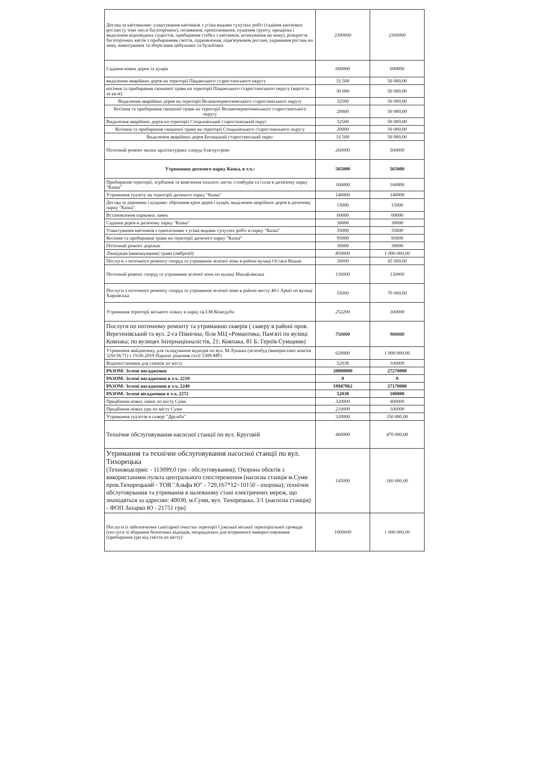| Догляд за квітниками: улаштування квітників з усіма видами супутніх робіт (садіння квіткових рослин (у томі числі багаторічних), поливання, прополювання, пушення грунту, прищіпка і видалення відповідних суцвіттів, прибирання стебел з квітників, штикування на зиму), розкриття багаторічних квітів з прибиранням сміття, підживлення, підв'язування рослин, укривання рослин на зиму, викопування та зберігання цибульних та бульбових | 2300000 | 2300000 |
| Садіння нових дерев та кущів | 600000 | 600000 |
| видалення аварійних дерев на території Піщанського старостинського округу | 32 500 | 50 000,00 |
| косіння та прибирання скошеної трави на території Піщанського старостинського округу (вартість за кв.м) | 30 000 | 50 000,00 |
| Видалення аварійних дерев на території Великочернеччинського старостинського округу | 32500 | 50 000,00 |
| Косіння та прибирання скошеної трави на території Великочернеччинського старостинського округу | 20000 | 50 000,00 |
| Видалення аварійних дерев на території Стецьківський старостинський округ | 32500 | 50 000,00 |
| Косіння та прибирання скошеної трави на території Стецьківського старостинського округу | 20000 | 50 000,00 |
| Видалення аварійних дерев Битицький старостинський округ | 32 500 | 50 000,00 |
| Поточний ремонт малих архітектурних споруд благоустрою | 260000 | 500000 |
| Утримання дитячого парку Казка, в т.ч.: | 565000 | 565000 |
| Прибирання території, згрібання та вивезення опалого листя, стовбурів та гілля в дитячому парку "Казка" | 160000 | 160000 |
| Утримання туалету на території дитячого парку "Казка" | 140000 | 140000 |
| Догляд за деревами і кущами: обрізання крон дерев і кущів, видалення аварійних дерев в дитячому парку "Казка" | 15000 | 15000 |
| Встановлення паркових лавок | 60000 | 60000 |
| Садіння дерев в дитячому парку "Казка" | 30000 | 30000 |
| Улаштування квітників з однолітками з усіма видами супутніх робіт в парку "Казка" | 35000 | 35000 |
| Косіння та прибирання трави на території дитячого парку "Казка" | 95000 | 95000 |
| Поточний ремонт доріжок | 30000 | 30000 |
| Ліквідація (викошування) трави (амброзії) | 850000 | 1 000 000,00 |
| Послуги з поточного ремонту споруд та утримання зеленої зони в районі вулиці Остапа Вишні | 30000 | 45 000,00 |
| Поточний ремонт споруд та утримання зеленої зони по вулиці Михайлівська | 130000 | 130000 |
| Послуги з поточного ремонту споруд та утримання зеленої зони в районі мосту 40-ї Армії по вулиці Харківська | 55000 | 70 000,00 |
| Утримання території міського пляжу в парку ім.І.М.Кожедуба | 252200 | 300000 |
| Послуги по поточному ремонту та утриманню скверів ( скверу в районі пров. Веретенівський та вул. 2-га Північна; біля МЦ «Романтика; Пам'яті по вулиці Ковпака; по вулицях Інтернаціоналістів, 21; Ковпака, 81 Б; Героїв Сумщини) | 750000 | 900000 |
| Утримання майданчику для складування відходів по вул. М.Лукаша (зеленбуд (використано коштів 329118,71) з 19.06.2019 Паркінг рішення сесії 5309-МР) | 620000 | 1 000 000,00 |
| Водопостачання для газонів по місту | 52038 | 100000 |
| РАЗОМ: Зелені насадження | 20000000 | 27270000 |
| РАЗОМ: Зелені насадження в т.ч. 2210 | 0 | 0 |
| РАЗОМ: Зелені насадження в т.ч. 2240 | 19947962 | 27170000 |
| РАЗОМ: Зелені нісадження в т.ч. 2272 | 52038 | 100000 |
| Придбання нових лавок по місту Суми | 320000 | 400000 |
| Придбання нових урн по місту Суми | 210000 | 100000 |
| Утримання туалетів в сквері "Дружба" | 320000 | 350 000,00 |
| Технічне обслуговування насосної станції по вул. Круговій | 460000 | 470 000,00 |
| Утримання та технічне обслуговування насосної станції по вул. Тихорецька (Техноводсервіс - 113099,0 грн - обслуговування); Охорона обєктів з використанням пульта центрального спостереження (насосна станція м.Суми пров.Тихорецький - ТОВ "Альфа Ю" - 729,167*12=10150 - охорона); технічне обслуговування та утримання в належному стані електричних мереж, що знаходяться за адресою: 40030, м.Суми, вул. Тихорецька, 3/1 (насосна станція) - ФОП Захарко Ю - 21751 грн) | 145000 | 160 000,00 |
| Послуги із забезпечення санітарної очистки території Сумської міської територіальної громади (послуги зі збирання безпечних відходів, непридатних для вторинного використовування (прибирання урн від сміття по місту) | 1000000 | 1 000 000,00 |